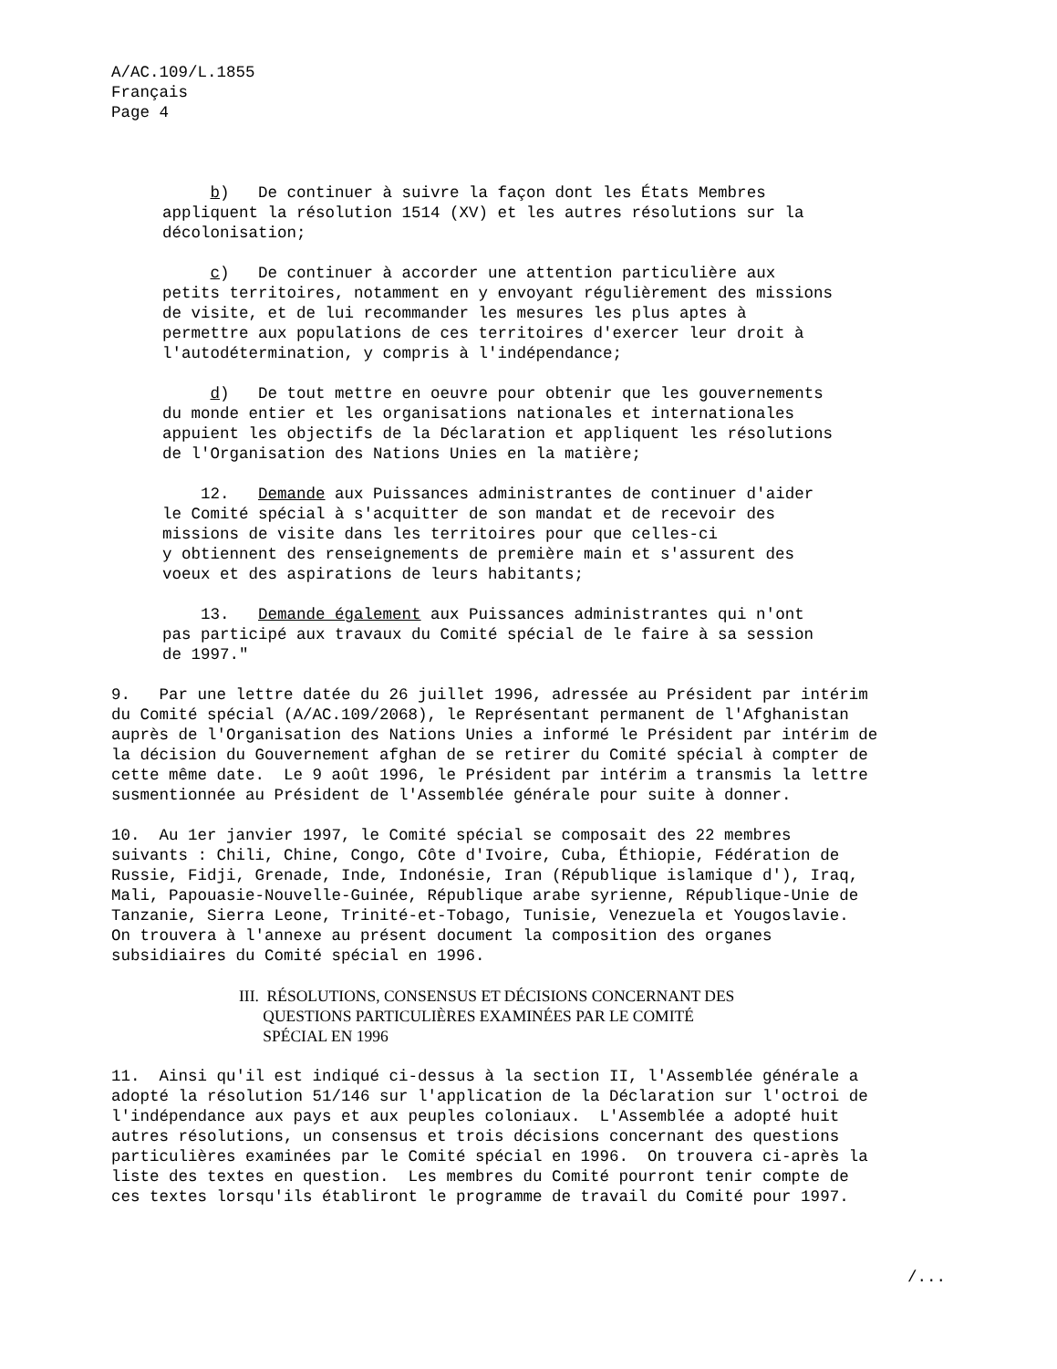A/AC.109/L.1855 Français Page 4
b) De continuer à suivre la façon dont les États Membres appliquent la résolution 1514 (XV) et les autres résolutions sur la décolonisation;
c) De continuer à accorder une attention particulière aux petits territoires, notamment en y envoyant régulièrement des missions de visite, et de lui recommander les mesures les plus aptes à permettre aux populations de ces territoires d'exercer leur droit à l'autodétermination, y compris à l'indépendance;
d) De tout mettre en oeuvre pour obtenir que les gouvernements du monde entier et les organisations nationales et internationales appuient les objectifs de la Déclaration et appliquent les résolutions de l'Organisation des Nations Unies en la matière;
12. Demande aux Puissances administrantes de continuer d'aider le Comité spécial à s'acquitter de son mandat et de recevoir des missions de visite dans les territoires pour que celles-ci y obtiennent des renseignements de première main et s'assurent des voeux et des aspirations de leurs habitants;
13. Demande également aux Puissances administrantes qui n'ont pas participé aux travaux du Comité spécial de le faire à sa session de 1997."
9. Par une lettre datée du 26 juillet 1996, adressée au Président par intérim du Comité spécial (A/AC.109/2068), le Représentant permanent de l'Afghanistan auprès de l'Organisation des Nations Unies a informé le Président par intérim de la décision du Gouvernement afghan de se retirer du Comité spécial à compter de cette même date. Le 9 août 1996, le Président par intérim a transmis la lettre susmentionnée au Président de l'Assemblée générale pour suite à donner.
10. Au 1er janvier 1997, le Comité spécial se composait des 22 membres suivants : Chili, Chine, Congo, Côte d'Ivoire, Cuba, Éthiopie, Fédération de Russie, Fidji, Grenade, Inde, Indonésie, Iran (République islamique d'), Iraq, Mali, Papouasie-Nouvelle-Guinée, République arabe syrienne, République-Unie de Tanzanie, Sierra Leone, Trinité-et-Tobago, Tunisie, Venezuela et Yougoslavie. On trouvera à l'annexe au présent document la composition des organes subsidiaires du Comité spécial en 1996.
III. RÉSOLUTIONS, CONSENSUS ET DÉCISIONS CONCERNANT DES QUESTIONS PARTICULIÈRES EXAMINÉES PAR LE COMITÉ SPÉCIAL EN 1996
11. Ainsi qu'il est indiqué ci-dessus à la section II, l'Assemblée générale a adopté la résolution 51/146 sur l'application de la Déclaration sur l'octroi de l'indépendance aux pays et aux peuples coloniaux. L'Assemblée a adopté huit autres résolutions, un consensus et trois décisions concernant des questions particulières examinées par le Comité spécial en 1996. On trouvera ci-après la liste des textes en question. Les membres du Comité pourront tenir compte de ces textes lorsqu'ils établiront le programme de travail du Comité pour 1997.
/...